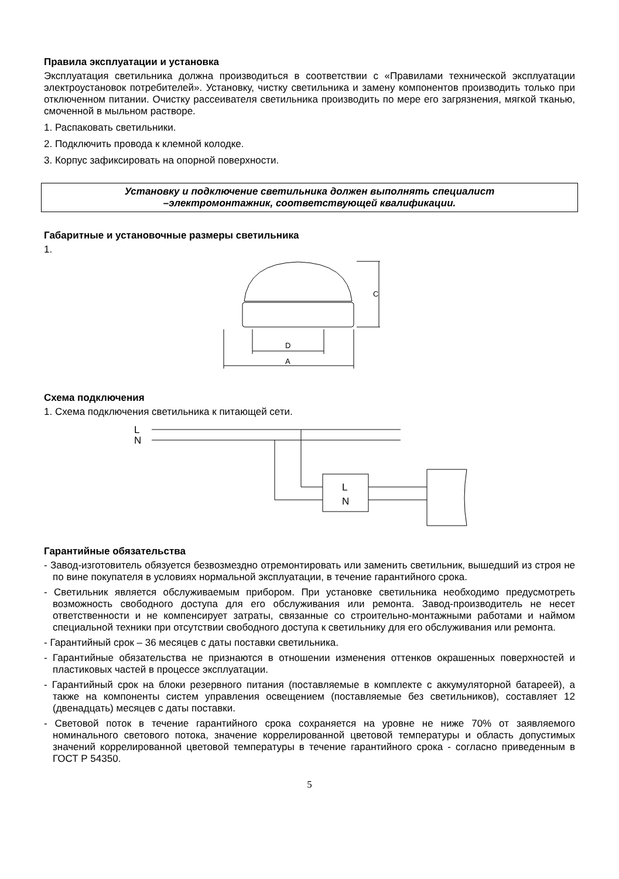Правила эксплуатации и установка
Эксплуатация светильника должна производиться в соответствии с «Правилами технической эксплуатации электроустановок потребителей». Установку, чистку светильника и замену компонентов производить только при отключенном питании. Очистку рассеивателя светильника производить по мере его загрязнения, мягкой тканью, смоченной в мыльном растворе.
1. Распаковать светильники.
2. Подключить провода к клемной колодке.
3. Корпус зафиксировать на опорной поверхности.
Установку и подключение светильника должен выполнять специалист
–электромонтажник, соответствующей квалификации.
Габаритные и установочные размеры светильника
1.
C
D
A
Схема подключения
1. Схема подключения светильника к питающей сети.
L
N
L
N
Гарантийные обязательства
- Завод-изготовитель обязуется безвозмездно отремонтировать или заменить светильник, вышедший из строя не по вине покупателя в условиях нормальной эксплуатации, в течение гарантийного срока.
- Светильник является обслуживаемым прибором. При установке светильника необходимо предусмотреть возможность свободного доступа для его обслуживания или ремонта. Завод-производитель не несет ответственности и не компенсирует затраты, связанные со строительно-монтажными работами и наймом специальной техники при отсутствии свободного доступа к светильнику для его обслуживания или ремонта.
- Гарантийный срок – 36 месяцев с даты поставки светильника.
- Гарантийные обязательства не признаются в отношении изменения оттенков окрашенных поверхностей и пластиковых частей в процессе эксплуатации.
- Гарантийный срок на блоки резервного питания (поставляемые в комплекте с аккумуляторной батареей), а также на компоненты систем управления освещением (поставляемые без светильников), составляет 12 (двенадцать) месяцев с даты поставки.
- Световой поток в течение гарантийного срока сохраняется на уровне не ниже 70% от заявляемого номинального светового потока, значение коррелированной цветовой температуры и область допустимых значений коррелированной цветовой температуры в течение гарантийного срока - согласно приведенным в ГОСТ Р 54350.
5